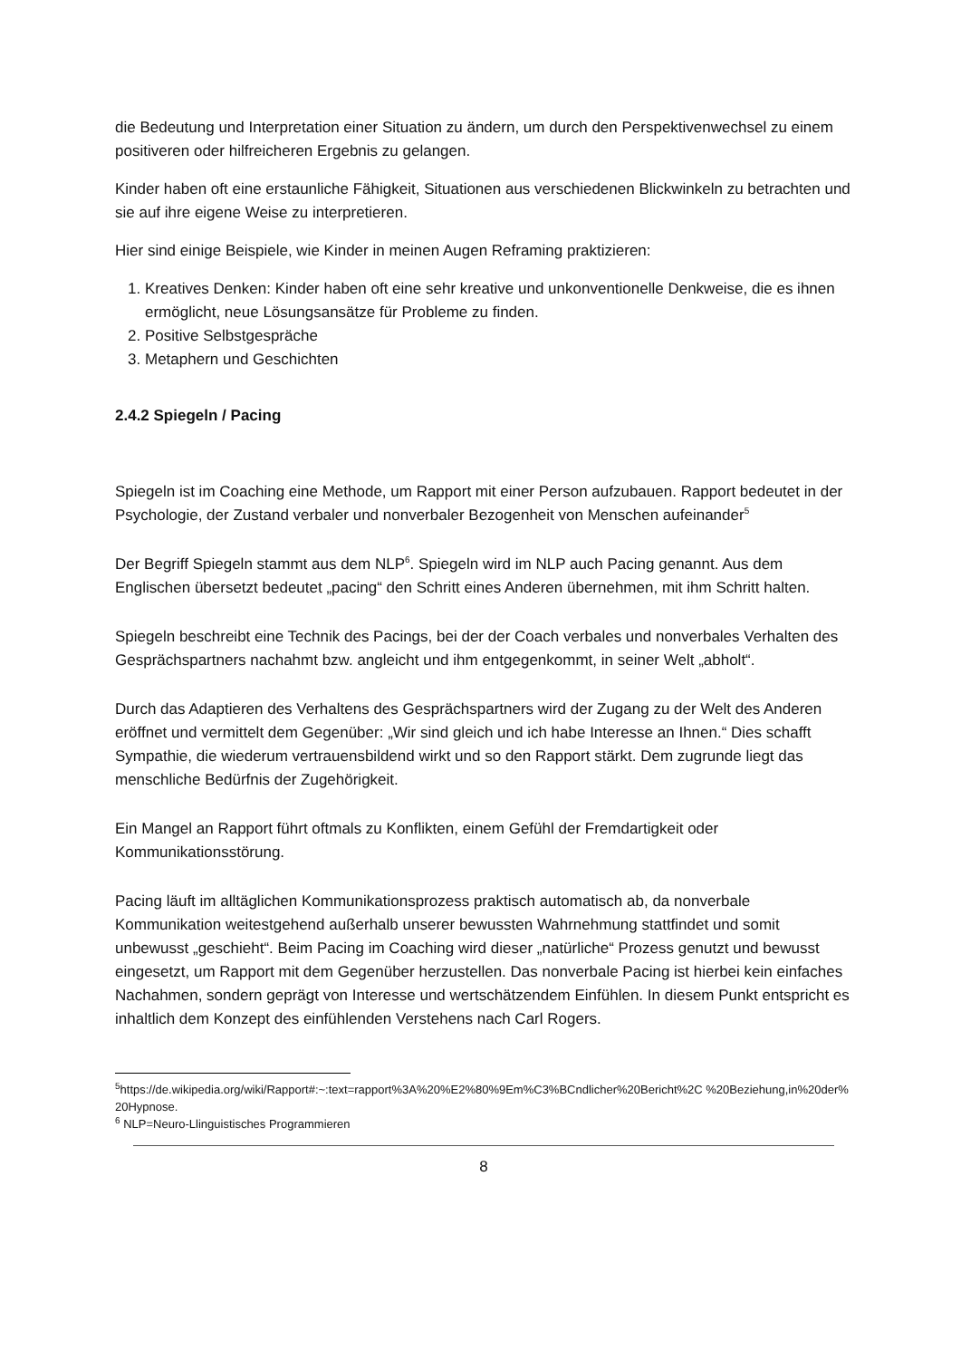die Bedeutung und Interpretation einer Situation zu ändern, um durch den Perspektivenwechsel zu einem positiveren oder hilfreicheren Ergebnis zu gelangen.
Kinder haben oft eine erstaunliche Fähigkeit, Situationen aus verschiedenen Blickwinkeln zu betrachten und sie auf ihre eigene Weise zu interpretieren.
Hier sind einige Beispiele, wie Kinder in meinen Augen Reframing praktizieren:
1. Kreatives Denken: Kinder haben oft eine sehr kreative und unkonventionelle Denkweise, die es ihnen ermöglicht, neue Lösungsansätze für Probleme zu finden.
2. Positive Selbstgespräche
3. Metaphern und Geschichten
2.4.2 Spiegeln / Pacing
Spiegeln ist im Coaching eine Methode, um Rapport mit einer Person aufzubauen. Rapport bedeutet in der Psychologie, der Zustand verbaler und nonverbaler Bezogenheit von Menschen aufeinander<sup>5</sup>
Der Begriff Spiegeln stammt aus dem NLP<sup>6</sup>. Spiegeln wird im NLP auch Pacing genannt. Aus dem Englischen übersetzt bedeutet „pacing“ den Schritt eines Anderen übernehmen, mit ihm Schritt halten.
Spiegeln beschreibt eine Technik des Pacings, bei der der Coach verbales und nonverbales Verhalten des Gesprächspartners nachahmt bzw. angleicht und ihm entgegenkommt, in seiner Welt „abholt“.
Durch das Adaptieren des Verhaltens des Gesprächspartners wird der Zugang zu der Welt des Anderen eröffnet und vermittelt dem Gegenüber: „Wir sind gleich und ich habe Interesse an Ihnen.“ Dies schafft Sympathie, die wiederum vertrauensbildend wirkt und so den Rapport stärkt. Dem zugrunde liegt das menschliche Bedürfnis der Zugehörigkeit.
Ein Mangel an Rapport führt oftmals zu Konflikten, einem Gefühl der Fremdartigkeit oder Kommunikationsstörung.
Pacing läuft im alltäglichen Kommunikationsprozess praktisch automatisch ab, da nonverbale Kommunikation weitestgehend außerhalb unserer bewussten Wahrnehmung stattfindet und somit unbewusst „geschieht“. Beim Pacing im Coaching wird dieser „natürliche“ Prozess genutzt und bewusst eingesetzt, um Rapport mit dem Gegenüber herzustellen. Das nonverbale Pacing ist hierbei kein einfaches Nachahmen, sondern geprägt von Interesse und wertschätzendem Einfühlen. In diesem Punkt entspricht es inhaltlich dem Konzept des einfühlenden Verstehens nach Carl Rogers.
<sup>5</sup> https://de.wikipedia.org/wiki/Rapport#:~:text=rapport%3A%20%E2%80%9Em%C3%BCndlicher%20Bericht%2C %20Beziehung,in%20der%20Hypnose.
<sup>6</sup> NLP=Neuro-Llinguistisches Programmieren
8